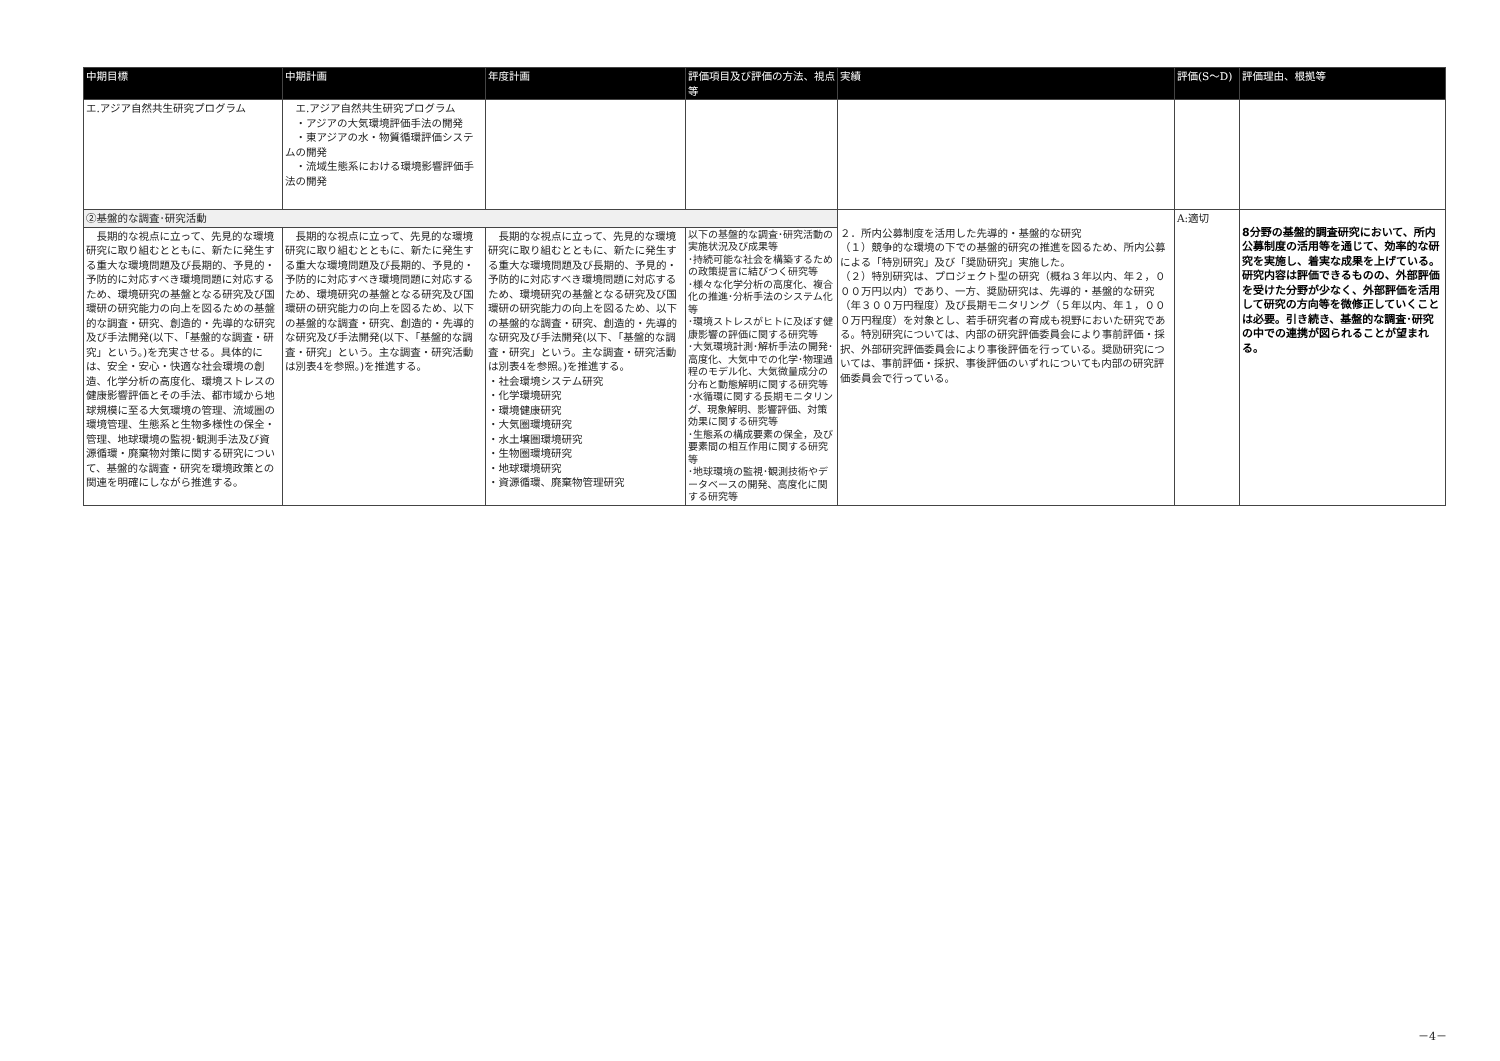| 中期目標 | 中期計画 | 年度計画 | 評価項目及び評価の方法、視点等 | 実績 | 評価(S～D) | 評価理由、根拠等 |
| --- | --- | --- | --- | --- | --- | --- |
| エ.アジア自然共生研究プログラム | エ.アジア自然共生研究プログラム ・アジアの大気環境評価手法の開発 ・東アジアの水・物質循環評価システムの開発 ・流域生態系における環境影響評価手法の開発 | | | | | |
| ②基盤的な調査･研究活動 | | | | ２．所内公募制度を活用した先導的・基盤的な研究 （１）競争的な環境の下での基盤的研究の推進を図るため、所内公募による「特別研究」及び「奨励研究」実施した。 （２）特別研究は、プロジェクト型の研究（概ね３年以内、年２，０００万円以内）であり、一方、奨励研究は、先導的・基盤的な研究（年３００万円程度）及び長期モニタリング（５年以内、年１，０００万円程度）を対象とし、若手研究者の育成も視野においた研究である。特別研究については、内部の研究評価委員会により事前評価・採択、外部研究評価委員会により事後評価を行っている。奨励研究については、事前評価・採択、事後評価のいずれについても内部の研究評価委員会で行っている。 | A:適切 | 8分野の基盤的調査研究において、所内公募制度の活用等を通じて、効率的な研究を実施し、着実な成果を上げている。研究内容は評価できるものの、外部評価を受けた分野が少なく、外部評価を活用して研究の方向等を微修正していくことは必要。引き続き、基盤的な調査･研究の中での連携が図られることが望まれる。 |
| 長期的な視点に立って、先見的な環境研究に取り組むとともに、新たに発生する重大な環境問題及び長期的、予見的・予防的に対応すべき環境問題に対応するため、環境研究の基盤となる研究及び国環研の研究能力の向上を図るための基盤的な調査・研究、創造的・先導的な研究及び手法開発(以下、「基盤的な調査・研究」という。)を充実させる。具体的には、安全・安心・快適な社会環境の創造、化学分析の高度化、環境ストレスの健康影響評価とその手法、都市域から地球規模に至る大気環境の管理、流域圏の環境管理、生態系と生物多様性の保全・管理、地球環境の監視･観測手法及び資源循環・廃棄物対策に関する研究について、基盤的な調査・研究を環境政策との関連を明確にしながら推進する。 | 長期的な視点に立って、先見的な環境研究に取り組むとともに、新たに発生する重大な環境問題及び長期的、予見的・予防的に対応すべき環境問題に対応するため、環境研究の基盤となる研究及び国環研の研究能力の向上を図るため、以下の基盤的な調査・研究、創造的・先導的な研究及び手法開発(以下、「基盤的な調査・研究」という。主な調査・研究活動は別表4を参照。)を推進する。 | 長期的な視点に立って、先見的な環境研究に取り組むとともに、新たに発生する重大な環境問題及び長期的、予見的・予防的に対応すべき環境問題に対応するため、環境研究の基盤となる研究及び国環研の研究能力の向上を図るため、以下の基盤的な調査・研究、創造的・先導的な研究及び手法開発(以下、「基盤的な調査・研究」という。主な調査・研究活動は別表4を参照。)を推進する。 ・社会環境システム研究 ・化学環境研究 ・環境健康研究 ・大気圏環境研究 ・水土壌圏環境研究 ・生物圏環境研究 ・地球環境研究 ・資源循環、廃棄物管理研究 | 以下の基盤的な調査･研究活動の実施状況及び成果等 ･持続可能な社会を構築するための政策提言に結びつく研究等 ･様々な化学分析の高度化、複合化の推進･分析手法のシステム化等 ･環境ストレスがヒトに及ぼす健康影響の評価に関する研究等 ･大気環境計測･解析手法の開発･高度化、大気中での化学･物理過程のモデル化、大気微量成分の分布と動態解明に関する研究等 ･水循環に関する長期モニタリング、現象解明、影響評価、対策効果に関する研究等 ･生態系の構成要素の保全，及び要素間の相互作用に関する研究等 ･地球環境の監視･観測技術やデータベースの開発、高度化に関する研究等 | | | |
－4－